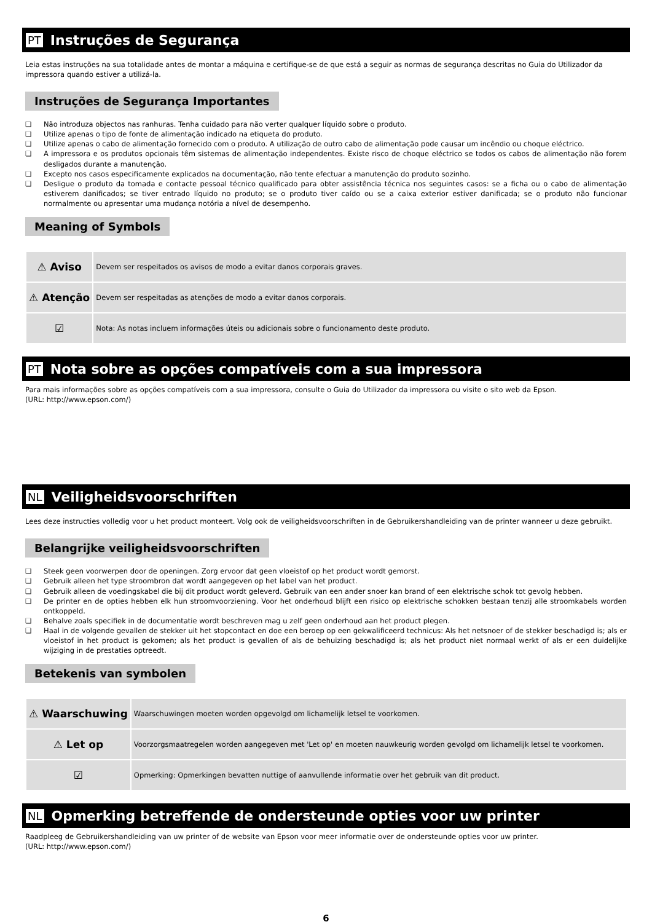PT Instruções de Segurança
Leia estas instruções na sua totalidade antes de montar a máquina e certifique-se de que está a seguir as normas de segurança descritas no Guia do Utilizador da impressora quando estiver a utilizá-la.
Instruções de Segurança Importantes
❏ Não introduza objectos nas ranhuras. Tenha cuidado para não verter qualquer líquido sobre o produto.
❏ Utilize apenas o tipo de fonte de alimentação indicado na etiqueta do produto.
❏ Utilize apenas o cabo de alimentação fornecido com o produto. A utilização de outro cabo de alimentação pode causar um incêndio ou choque eléctrico.
❏ A impressora e os produtos opcionais têm sistemas de alimentação independentes. Existe risco de choque eléctrico se todos os cabos de alimentação não forem desligados durante a manutenção.
❏ Excepto nos casos especificamente explicados na documentação, não tente efectuar a manutenção do produto sozinho.
❏ Desligue o produto da tomada e contacte pessoal técnico qualificado para obter assistência técnica nos seguintes casos: se a ficha ou o cabo de alimentação estiverem danificados; se tiver entrado líquido no produto; se o produto tiver caído ou se a caixa exterior estiver danificada; se o produto não funcionar normalmente ou apresentar uma mudança notória a nível de desempenho.
Meaning of Symbols
| ⚠ Aviso | Devem ser respeitados os avisos de modo a evitar danos corporais graves. |
| ⚠ Atenção | Devem ser respeitadas as atenções de modo a evitar danos corporais. |
| ☑ | Nota: As notas incluem informações úteis ou adicionais sobre o funcionamento deste produto. |
PT Nota sobre as opções compatíveis com a sua impressora
Para mais informações sobre as opções compatíveis com a sua impressora, consulte o Guia do Utilizador da impressora ou visite o sito web da Epson.
(URL: http://www.epson.com/)
NL Veiligheidsvoorschriften
Lees deze instructies volledig voor u het product monteert. Volg ook de veiligheidsvoorschriften in de Gebruikershandleiding van de printer wanneer u deze gebruikt.
Belangrijke veiligheidsvoorschriften
❏ Steek geen voorwerpen door de openingen. Zorg ervoor dat geen vloeistof op het product wordt gemorst.
❏ Gebruik alleen het type stroombron dat wordt aangegeven op het label van het product.
❏ Gebruik alleen de voedingskabel die bij dit product wordt geleverd. Gebruik van een ander snoer kan brand of een elektrische schok tot gevolg hebben.
❏ De printer en de opties hebben elk hun stroomvoorziening. Voor het onderhoud blijft een risico op elektrische schokken bestaan tenzij alle stroomkabels worden ontkoppeld.
❏ Behalve zoals specifiek in de documentatie wordt beschreven mag u zelf geen onderhoud aan het product plegen.
❏ Haal in de volgende gevallen de stekker uit het stopcontact en doe een beroep op een gekwalificeerd technicus: Als het netsnoer of de stekker beschadigd is; als er vloeistof in het product is gekomen; als het product is gevallen of als de behuizing beschadigd is; als het product niet normaal werkt of als er een duidelijke wijziging in de prestaties optreedt.
Betekenis van symbolen
| ⚠ Waarschuwing | Waarschuwingen moeten worden opgevolgd om lichamelijk letsel te voorkomen. |
| ⚠ Let op | Voorzorgsmaatregelen worden aangegeven met 'Let op' en moeten nauwkeurig worden gevolgd om lichamelijk letsel te voorkomen. |
| ☑ | Opmerking: Opmerkingen bevatten nuttige of aanvullende informatie over het gebruik van dit product. |
NL Opmerking betreffende de ondersteunde opties voor uw printer
Raadpleeg de Gebruikershandleiding van uw printer of de website van Epson voor meer informatie over de ondersteunde opties voor uw printer.
(URL: http://www.epson.com/)
6